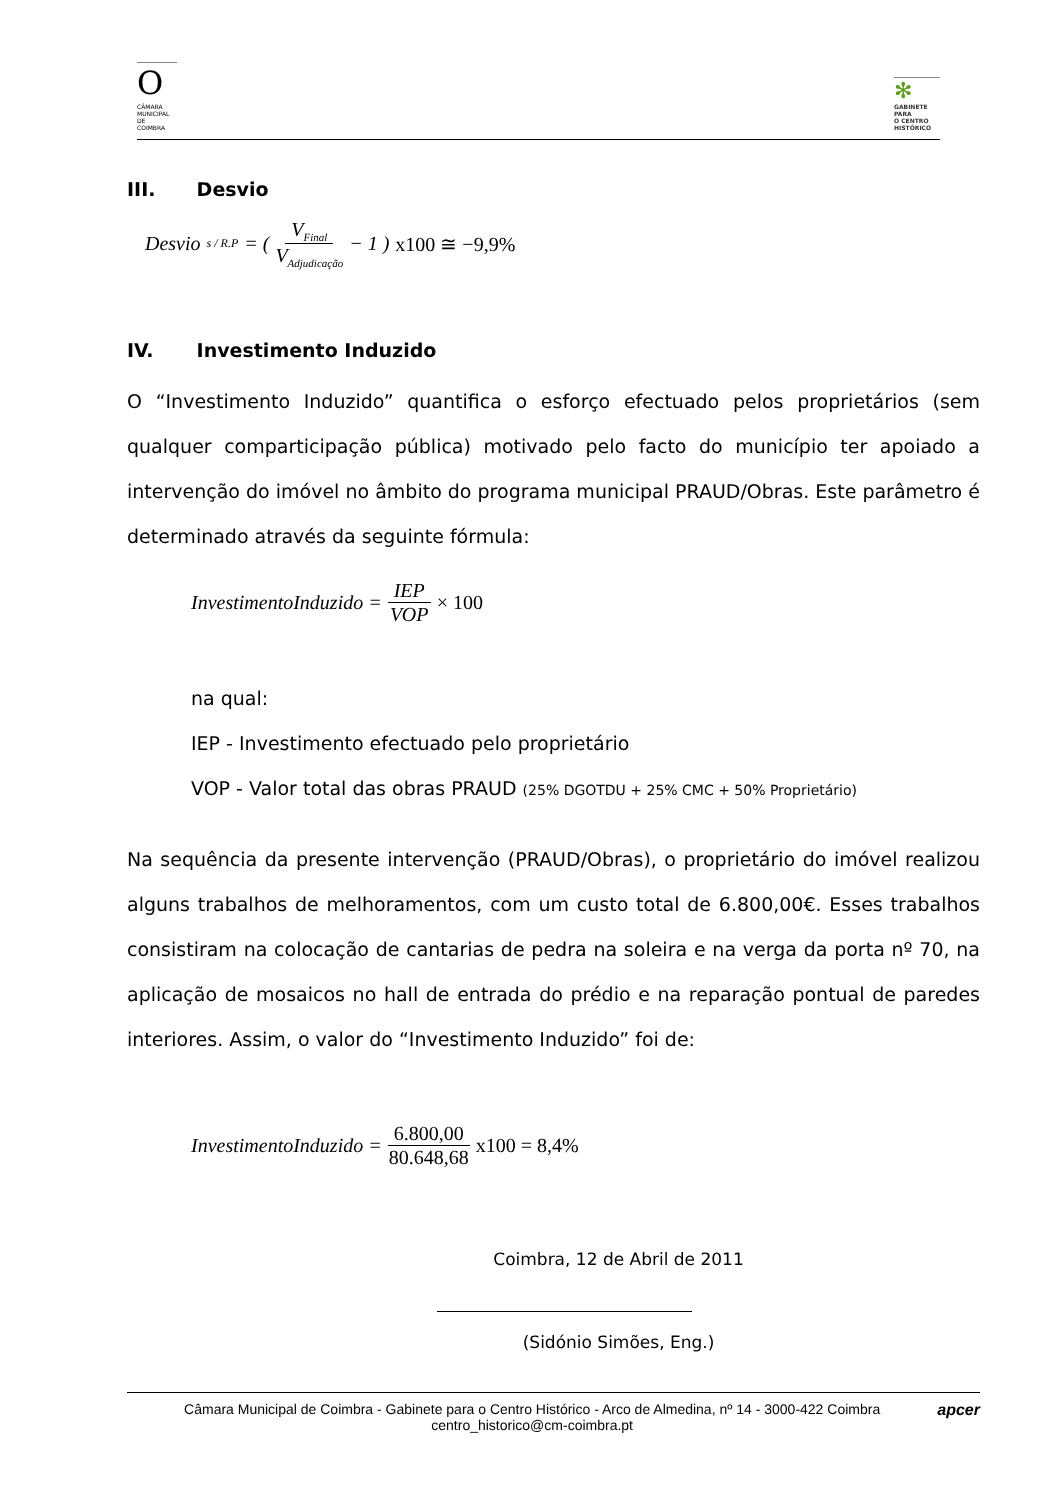O
CÂMARA
MUNICIPAL
DE
COIMBRA
✻
GABINETE
PARA
O CENTRO
HISTÓRICO
III. Desvio
Desvio<sub>s / R.P</sub> = ( V<sub>Final</sub> V<sub>Adjudicação</sub> − 1 ) x100 ≅ −9,9%
IV. Investimento Induzido
O “Investimento Induzido” quantifica o esforço efectuado pelos proprietários (sem qualquer comparticipação pública) motivado pelo facto do município ter apoiado a intervenção do imóvel no âmbito do programa municipal PRAUD/Obras. Este parâmetro é determinado através da seguinte fórmula:
InvestimentoInduzido = IEP VOP × 100
na qual:
IEP - Investimento efectuado pelo proprietário
VOP - Valor total das obras PRAUD (25% DGOTDU + 25% CMC + 50% Proprietário)
Na sequência da presente intervenção (PRAUD/Obras), o proprietário do imóvel realizou alguns trabalhos de melhoramentos, com um custo total de 6.800,00€. Esses trabalhos consistiram na colocação de cantarias de pedra na soleira e na verga da porta nº 70, na aplicação de mosaicos no hall de entrada do prédio e na reparação pontual de paredes interiores. Assim, o valor do “Investimento Induzido” foi de:
InvestimentoInduzido = 6.800,00 80.648,68 x100 = 8,4%
Coimbra, 12 de Abril de 2011
(Sidónio Simões, Eng.)
Câmara Municipal de Coimbra - Gabinete para o Centro Histórico - Arco de Almedina, nº 14 - 3000-422 Coimbra
centro_historico@cm-coimbra.pt
apcer